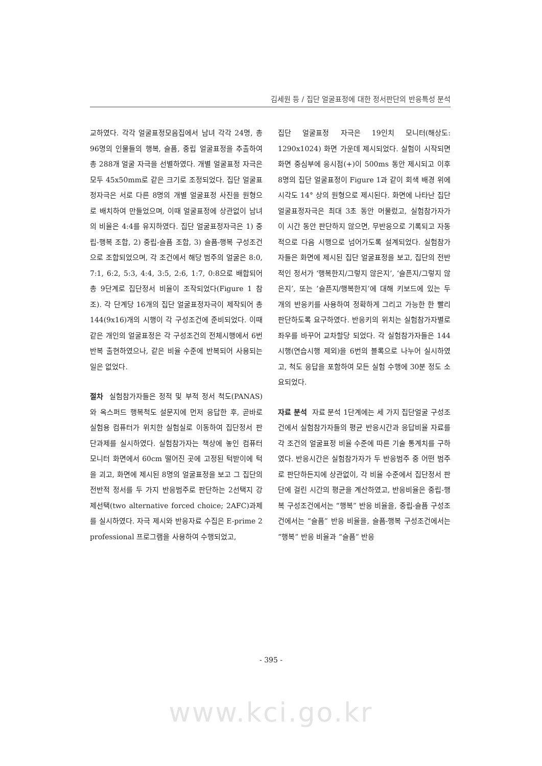김세원 등 / 집단 얼굴표정에 대한 정서판단의 반응특성 분석
교하였다. 각각 얼굴표정모음집에서 남녀 각각 24명, 총 96명의 인물들의 행복, 슬픔, 중립 얼굴표정을 추출하여 총 288개 얼굴 자극을 선별하였다. 개별 얼굴표정 자극은 모두 45x50mm로 같은 크기로 조정되었다. 집단 얼굴표정자극은 서로 다른 8명의 개별 얼굴표정 사진을 원형으로 배치하여 만들었으며, 이때 얼굴표정에 상관없이 남녀의 비율은 4:4를 유지하였다. 집단 얼굴표정자극은 1) 중립-행복 조합, 2) 중립-슬픔 조합, 3) 슬픔-행복 구성조건으로 조합되었으며, 각 조건에서 해당 범주의 얼굴은 8:0, 7:1, 6:2, 5:3, 4:4, 3:5, 2:6, 1:7, 0:8으로 배합되어 총 9단계로 집단정서 비율이 조작되었다(Figure 1 참조). 각 단계당 16개의 집단 얼굴표정자극이 제작되어 총 144(9x16)개의 시행이 각 구성조건에 준비되었다. 이때 같은 개인의 얼굴표정은 각 구성조건의 전체시행에서 6번 반복 출현하였으나, 같은 비율 수준에 반복되어 사용되는 일은 없었다.
절차 실험참가자들은 정적 및 부적 정서 척도(PANAS)와 옥스퍼드 행복척도 설문지에 먼저 응답한 후, 곧바로 실험용 컴퓨터가 위치한 실험실로 이동하여 집단정서 판단과제를 실시하였다. 실험참가자는 책상에 놓인 컴퓨터 모니터 화면에서 60cm 떨어진 곳에 고정된 턱받이에 턱을 괴고, 화면에 제시된 8명의 얼굴표정을 보고 그 집단의 전반적 정서를 두 가지 반응범주로 판단하는 2선택지 강제선택(two alternative forced choice; 2AFC)과제를 실시하였다. 자극 제시와 반응자료 수집은 E-prime 2 professional 프로그램을 사용하여 수행되었고,
집단 얼굴표정 자극은 19인치 모니터(해상도: 1290x1024) 화면 가운데 제시되었다. 실험이 시작되면 화면 중심부에 응시점(+)이 500ms 동안 제시되고 이후 8명의 집단 얼굴표정이 Figure 1과 같이 회색 배경 위에 시각도 14° 상의 원형으로 제시된다. 화면에 나타난 집단 얼굴표정자극은 최대 3초 동안 머물렀고, 실험참가자가 이 시간 동안 판단하지 않으면, 무반응으로 기록되고 자동적으로 다음 시행으로 넘어가도록 설계되었다. 실험참가자들은 화면에 제시된 집단 얼굴표정을 보고, 집단의 전반적인 정서가 ‘행복한지/그렇지 않은지’, ‘슬픈지/그렇지 않은지’, 또는 ‘슬픈지/행복한지’에 대해 키보드에 있는 두 개의 반응키를 사용하여 정확하게 그리고 가능한 한 빨리 판단하도록 요구하였다. 반응키의 위치는 실험참가자별로 좌우를 바꾸어 교차할당 되었다. 각 실험참가자들은 144 시행(연습시행 제외)을 6번의 블록으로 나누어 실시하였고, 척도 응답을 포함하여 모든 실험 수행에 30분 정도 소요되었다.
자료 분석 자료 분석 1단계에는 세 가지 집단얼굴 구성조건에서 실험참가자들의 평균 반응시간과 응답비율 자료를 각 조건의 얼굴표정 비율 수준에 따른 기술 통계치를 구하였다. 반응시간은 실험참가자가 두 반응범주 중 어떤 범주로 판단하든지에 상관없이, 각 비율 수준에서 집단정서 판단에 걸린 시간의 평균을 계산하였고, 반응비율은 중립-행복 구성조건에서는 “행복” 반응 비율을, 중립-슬픔 구성조건에서는 “슬픔” 반응 비율을, 슬픔-행복 구성조건에서는 “행복” 반응 비율과 “슬픔” 반응
- 395 -
www.kci.go.kr